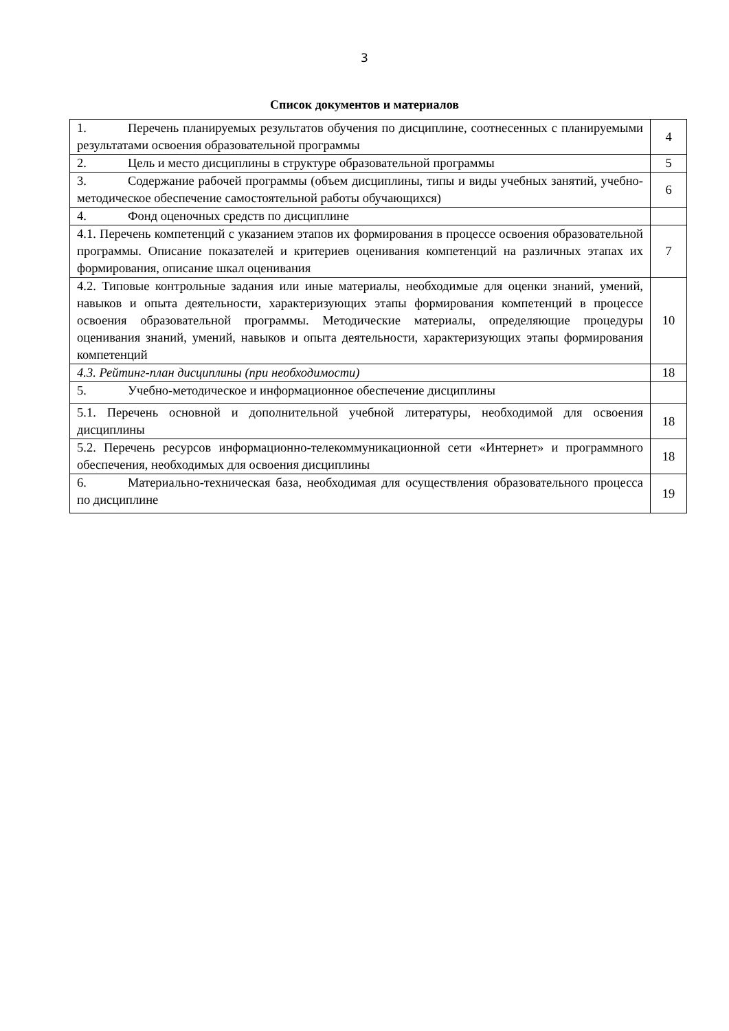3
Список документов и материалов
| 1. Перечень планируемых результатов обучения по дисциплине, соотнесенных с планируемыми результатами освоения образовательной программы | 4 |
| 2. Цель и место дисциплины в структуре образовательной программы | 5 |
| 3. Содержание рабочей программы (объем дисциплины, типы и виды учебных занятий, учебно-методическое обеспечение самостоятельной работы обучающихся) | 6 |
| 4. Фонд оценочных средств по дисциплине | |
| 4.1. Перечень компетенций с указанием этапов их формирования в процессе освоения образовательной программы. Описание показателей и критериев оценивания компетенций на различных этапах их формирования, описание шкал оценивания | 7 |
| 4.2. Типовые контрольные задания или иные материалы, необходимые для оценки знаний, умений, навыков и опыта деятельности, характеризующих этапы формирования компетенций в процессе освоения образовательной программы. Методические материалы, определяющие процедуры оценивания знаний, умений, навыков и опыта деятельности, характеризующих этапы формирования компетенций | 10 |
| 4.3. Рейтинг-план дисциплины (при необходимости) | 18 |
| 5. Учебно-методическое и информационное обеспечение дисциплины | |
| 5.1. Перечень основной и дополнительной учебной литературы, необходимой для освоения дисциплины | 18 |
| 5.2. Перечень ресурсов информационно-телекоммуникационной сети «Интернет» и программного обеспечения, необходимых для освоения дисциплины | 18 |
| 6. Материально-техническая база, необходимая для осуществления образовательного процесса по дисциплине | 19 |